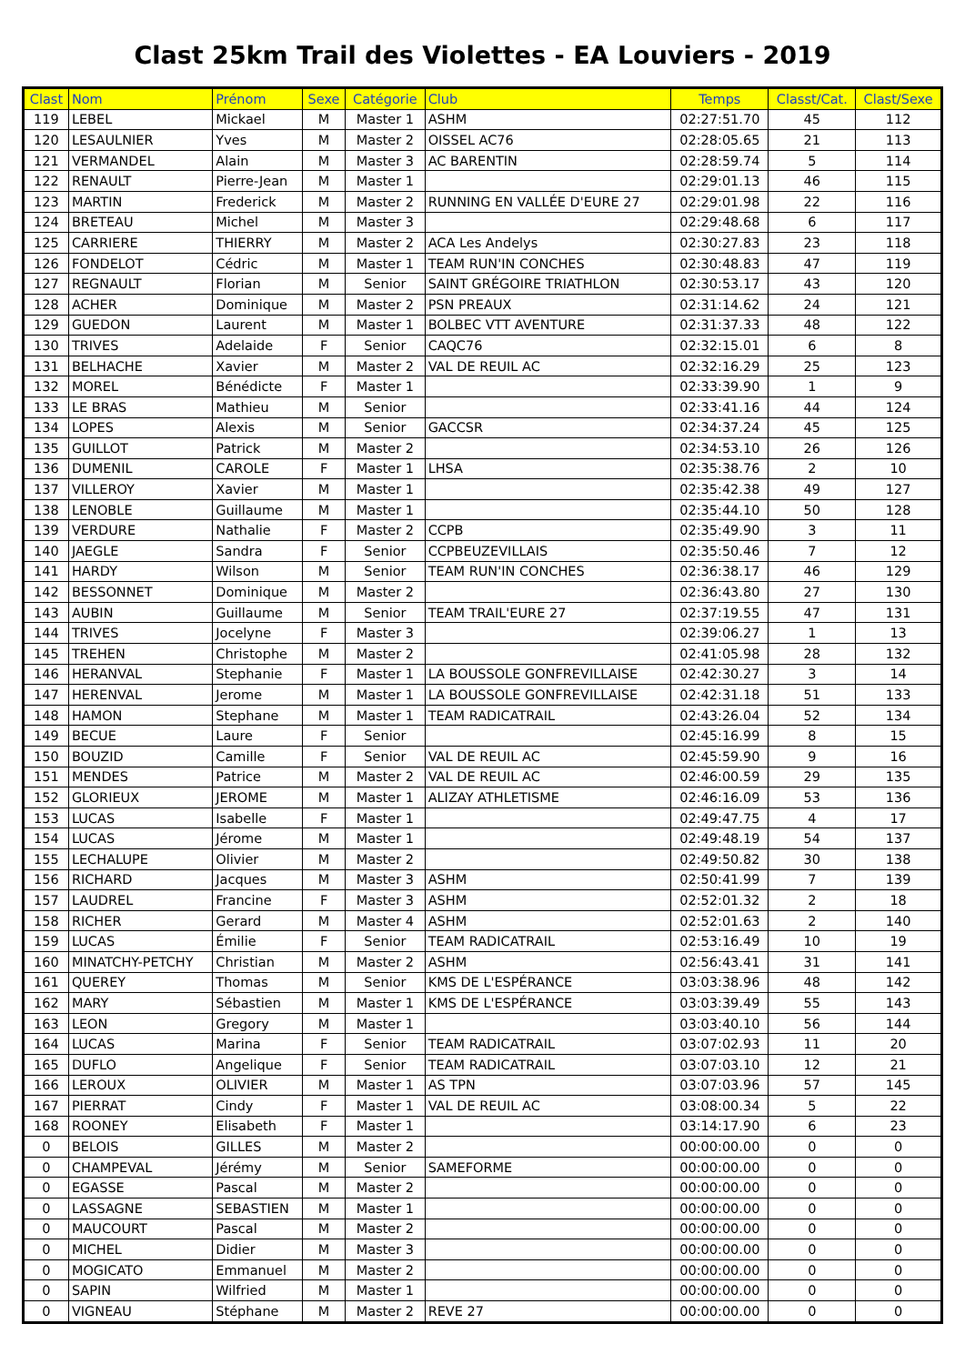Clast 25km Trail des Violettes - EA Louviers - 2019
| Clast | Nom | Prénom | Sexe | Catégorie | Club | Temps | Classt/Cat. | Clast/Sexe |
| --- | --- | --- | --- | --- | --- | --- | --- | --- |
| 119 | LEBEL | Mickael | M | Master 1 | ASHM | 02:27:51.70 | 45 | 112 |
| 120 | LESAULNIER | Yves | M | Master 2 | OISSEL AC76 | 02:28:05.65 | 21 | 113 |
| 121 | VERMANDEL | Alain | M | Master 3 | AC BARENTIN | 02:28:59.74 | 5 | 114 |
| 122 | RENAULT | Pierre-Jean | M | Master 1 | | 02:29:01.13 | 46 | 115 |
| 123 | MARTIN | Frederick | M | Master 2 | RUNNING EN VALLÉE D'EURE 27 | 02:29:01.98 | 22 | 116 |
| 124 | BRETEAU | Michel | M | Master 3 | | 02:29:48.68 | 6 | 117 |
| 125 | CARRIERE | THIERRY | M | Master 2 | ACA Les Andelys | 02:30:27.83 | 23 | 118 |
| 126 | FONDELOT | Cédric | M | Master 1 | TEAM RUN'IN CONCHES | 02:30:48.83 | 47 | 119 |
| 127 | REGNAULT | Florian | M | Senior | SAINT GRÉGOIRE TRIATHLON | 02:30:53.17 | 43 | 120 |
| 128 | ACHER | Dominique | M | Master 2 | PSN PREAUX | 02:31:14.62 | 24 | 121 |
| 129 | GUEDON | Laurent | M | Master 1 | BOLBEC VTT AVENTURE | 02:31:37.33 | 48 | 122 |
| 130 | TRIVES | Adelaide | F | Senior | CAQC76 | 02:32:15.01 | 6 | 8 |
| 131 | BELHACHE | Xavier | M | Master 2 | VAL DE REUIL AC | 02:32:16.29 | 25 | 123 |
| 132 | MOREL | Bénédicte | F | Master 1 | | 02:33:39.90 | 1 | 9 |
| 133 | LE BRAS | Mathieu | M | Senior | | 02:33:41.16 | 44 | 124 |
| 134 | LOPES | Alexis | M | Senior | GACCSR | 02:34:37.24 | 45 | 125 |
| 135 | GUILLOT | Patrick | M | Master 2 | | 02:34:53.10 | 26 | 126 |
| 136 | DUMENIL | CAROLE | F | Master 1 | LHSA | 02:35:38.76 | 2 | 10 |
| 137 | VILLEROY | Xavier | M | Master 1 | | 02:35:42.38 | 49 | 127 |
| 138 | LENOBLE | Guillaume | M | Master 1 | | 02:35:44.10 | 50 | 128 |
| 139 | VERDURE | Nathalie | F | Master 2 | CCPB | 02:35:49.90 | 3 | 11 |
| 140 | JAEGLE | Sandra | F | Senior | CCPBEUZEVILLAIS | 02:35:50.46 | 7 | 12 |
| 141 | HARDY | Wilson | M | Senior | TEAM RUN'IN CONCHES | 02:36:38.17 | 46 | 129 |
| 142 | BESSONNET | Dominique | M | Master 2 | | 02:36:43.80 | 27 | 130 |
| 143 | AUBIN | Guillaume | M | Senior | TEAM TRAIL'EURE 27 | 02:37:19.55 | 47 | 131 |
| 144 | TRIVES | Jocelyne | F | Master 3 | | 02:39:06.27 | 1 | 13 |
| 145 | TREHEN | Christophe | M | Master 2 | | 02:41:05.98 | 28 | 132 |
| 146 | HERANVAL | Stephanie | F | Master 1 | LA BOUSSOLE GONFREVILLAISE | 02:42:30.27 | 3 | 14 |
| 147 | HERENVAL | Jerome | M | Master 1 | LA BOUSSOLE GONFREVILLAISE | 02:42:31.18 | 51 | 133 |
| 148 | HAMON | Stephane | M | Master 1 | TEAM RADICATRAIL | 02:43:26.04 | 52 | 134 |
| 149 | BECUE | Laure | F | Senior | | 02:45:16.99 | 8 | 15 |
| 150 | BOUZID | Camille | F | Senior | VAL DE REUIL AC | 02:45:59.90 | 9 | 16 |
| 151 | MENDES | Patrice | M | Master 2 | VAL DE REUIL AC | 02:46:00.59 | 29 | 135 |
| 152 | GLORIEUX | JEROME | M | Master 1 | ALIZAY ATHLETISME | 02:46:16.09 | 53 | 136 |
| 153 | LUCAS | Isabelle | F | Master 1 | | 02:49:47.75 | 4 | 17 |
| 154 | LUCAS | Jérome | M | Master 1 | | 02:49:48.19 | 54 | 137 |
| 155 | LECHALUPE | Olivier | M | Master 2 | | 02:49:50.82 | 30 | 138 |
| 156 | RICHARD | Jacques | M | Master 3 | ASHM | 02:50:41.99 | 7 | 139 |
| 157 | LAUDREL | Francine | F | Master 3 | ASHM | 02:52:01.32 | 2 | 18 |
| 158 | RICHER | Gerard | M | Master 4 | ASHM | 02:52:01.63 | 2 | 140 |
| 159 | LUCAS | Émilie | F | Senior | TEAM RADICATRAIL | 02:53:16.49 | 10 | 19 |
| 160 | MINATCHY-PETCHY | Christian | M | Master 2 | ASHM | 02:56:43.41 | 31 | 141 |
| 161 | QUEREY | Thomas | M | Senior | KMS DE L'ESPÉRANCE | 03:03:38.96 | 48 | 142 |
| 162 | MARY | Sébastien | M | Master 1 | KMS DE L'ESPÉRANCE | 03:03:39.49 | 55 | 143 |
| 163 | LEON | Gregory | M | Master 1 | | 03:03:40.10 | 56 | 144 |
| 164 | LUCAS | Marina | F | Senior | TEAM RADICATRAIL | 03:07:02.93 | 11 | 20 |
| 165 | DUFLO | Angelique | F | Senior | TEAM RADICATRAIL | 03:07:03.10 | 12 | 21 |
| 166 | LEROUX | OLIVIER | M | Master 1 | AS TPN | 03:07:03.96 | 57 | 145 |
| 167 | PIERRAT | Cindy | F | Master 1 | VAL DE REUIL AC | 03:08:00.34 | 5 | 22 |
| 168 | ROONEY | Elisabeth | F | Master 1 | | 03:14:17.90 | 6 | 23 |
| 0 | BELOIS | GILLES | M | Master 2 | | 00:00:00.00 | 0 | 0 |
| 0 | CHAMPEVAL | Jérémy | M | Senior | SAMEFORME | 00:00:00.00 | 0 | 0 |
| 0 | EGASSE | Pascal | M | Master 2 | | 00:00:00.00 | 0 | 0 |
| 0 | LASSAGNE | SEBASTIEN | M | Master 1 | | 00:00:00.00 | 0 | 0 |
| 0 | MAUCOURT | Pascal | M | Master 2 | | 00:00:00.00 | 0 | 0 |
| 0 | MICHEL | Didier | M | Master 3 | | 00:00:00.00 | 0 | 0 |
| 0 | MOGICATO | Emmanuel | M | Master 2 | | 00:00:00.00 | 0 | 0 |
| 0 | SAPIN | Wilfried | M | Master 1 | | 00:00:00.00 | 0 | 0 |
| 0 | VIGNEAU | Stéphane | M | Master 2 | REVE 27 | 00:00:00.00 | 0 | 0 |